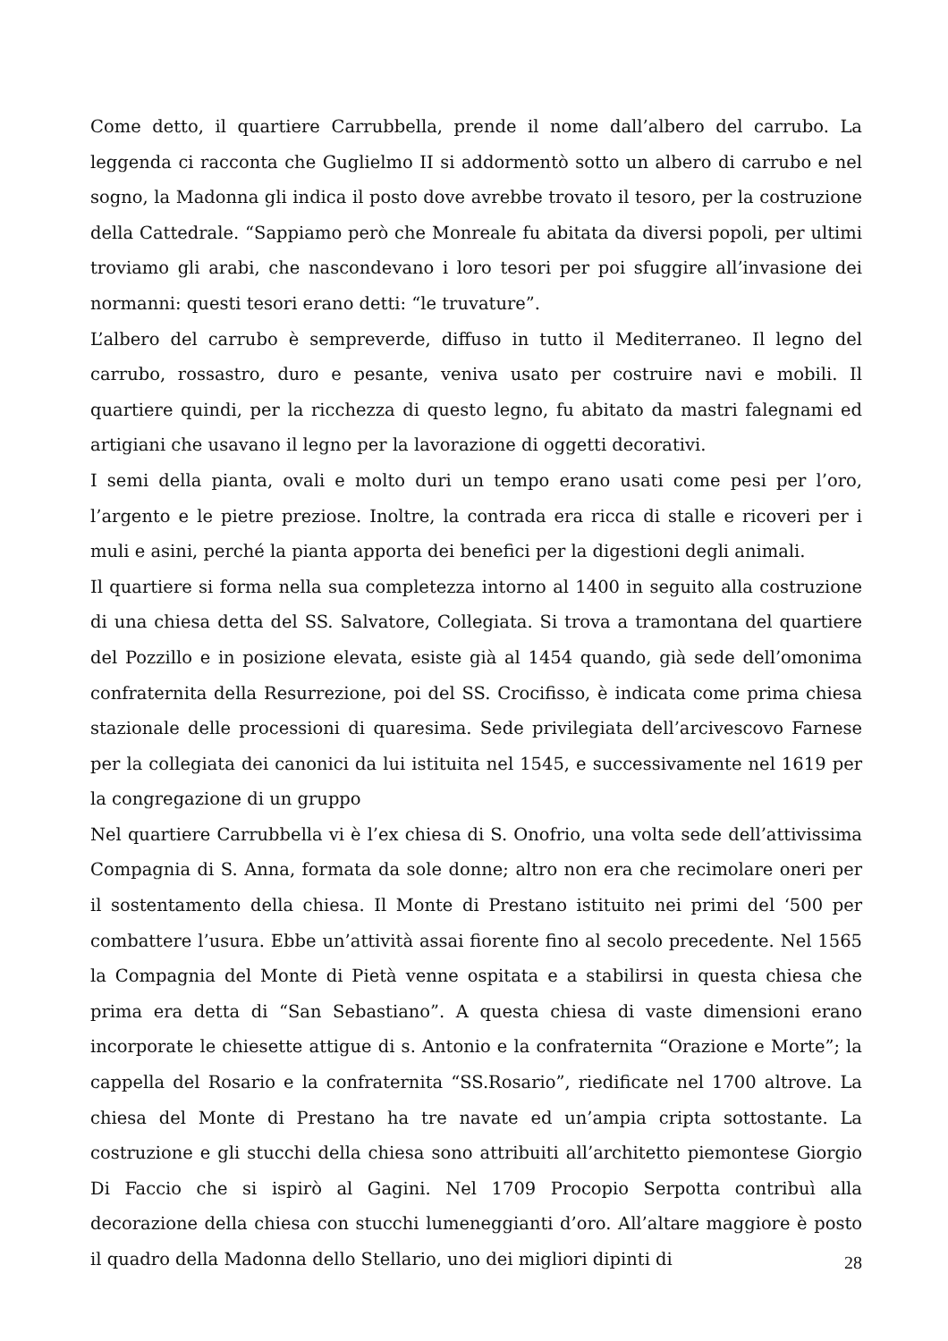Come detto, il quartiere Carrubbella, prende il nome dall’albero del carrubo. La leggenda ci racconta che Guglielmo II si addormentò sotto un albero di carrubo e nel sogno, la Madonna gli indica il posto dove avrebbe trovato il tesoro, per la costruzione della Cattedrale. “Sappiamo però che Monreale fu abitata da diversi popoli, per ultimi troviamo gli arabi, che nascondevano i loro tesori per poi sfuggire all’invasione dei normanni: questi tesori erano detti: “le truvature”.
L’albero del carrubo è sempreverde, diffuso in tutto il Mediterraneo. Il legno del carrubo, rossastro, duro e pesante, veniva usato per costruire navi e mobili. Il quartiere quindi, per la ricchezza di questo legno, fu abitato da mastri falegnami ed artigiani che usavano il legno per la lavorazione di oggetti decorativi.
I semi della pianta, ovali e molto duri un tempo erano usati come pesi per l’oro, l’argento e le pietre preziose. Inoltre, la contrada era ricca di stalle e ricoveri per i muli e asini, perché la pianta apporta dei benefici per la digestioni degli animali.
Il quartiere si forma nella sua completezza intorno al 1400 in seguito alla costruzione di una chiesa detta del SS. Salvatore, Collegiata. Si trova a tramontana del quartiere del Pozzillo e in posizione elevata, esiste già al 1454 quando, già sede dell’omonima confraternita della Resurrezione, poi del SS. Crocifisso, è indicata come prima chiesa stazionale delle processioni di quaresima. Sede privilegiata dell’arcivescovo Farnese per la collegiata dei canonici da lui istituita nel 1545, e successivamente nel 1619 per la congregazione di un gruppo
Nel quartiere Carrubbella vi è l’ex chiesa di S. Onofrio, una volta sede dell’attivissima Compagnia di S. Anna, formata da sole donne; altro non era che recimolare oneri per il sostentamento della chiesa. Il Monte di Prestano istituito nei primi del ‘500 per combattere l’usura. Ebbe un’attività assai fiorente fino al secolo precedente. Nel 1565 la Compagnia del Monte di Pietà venne ospitata e a stabilirsi in questa chiesa che prima era detta di “San Sebastiano”. A questa chiesa di vaste dimensioni erano incorporate le chiesette attigue di s. Antonio e la confraternita “Orazione e Morte”; la cappella del Rosario e la confraternita “SS.Rosario”, riedificate nel 1700 altrove. La chiesa del Monte di Prestano ha tre navate ed un’ampia cripta sottostante. La costruzione e gli stucchi della chiesa sono attribuiti all’architetto piemontese Giorgio Di Faccio che si ispirò al Gagini. Nel 1709 Procopio Serpotta contribuì alla decorazione della chiesa con stucchi lumeneggianti d’oro. All’altare maggiore è posto il quadro della Madonna dello Stellario, uno dei migliori dipinti di
28